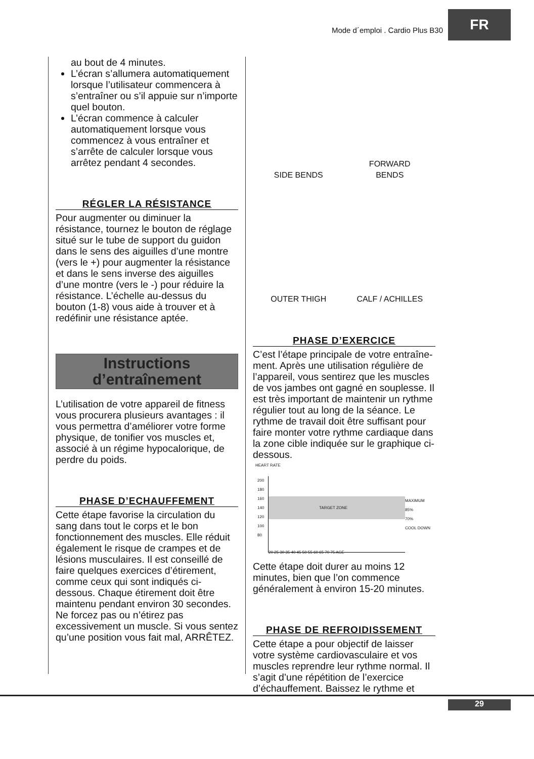Mode d´emploi . Cardio Plus B30
FR
au bout de 4 minutes.
L’écran s’allumera automatiquement lorsque l’utilisateur commencera à s’entraîner ou s’il appuie sur n’importe quel bouton.
L’écran commence à calculer automatiquement lorsque vous commencez à vous entraîner et s’arrête de calculer lorsque vous arrêtez pendant 4 secondes.
RÉGLER LA RÉSISTANCE
Pour augmenter ou diminuer la résistance, tournez le bouton de réglage situé sur le tube de support du guidon dans le sens des aiguilles d’une montre (vers le +) pour augmenter la résistance et dans le sens inverse des aiguilles d’une montre (vers le -) pour réduire la résistance. L’échelle au-dessus du bouton (1-8) vous aide à trouver et à redéfinir une résistance aptée.
Instructions
d’entraînement
L’utilisation de votre appareil de fitness vous procurera plusieurs avantages : il vous permettra d’améliorer votre forme physique, de tonifier vos muscles et, associé à un régime hypocalorique, de perdre du poids.
PHASE D’ECHAUFFEMENT
Cette étape favorise la circulation du sang dans tout le corps et le bon fonctionnement des muscles. Elle réduit également le risque de crampes et de lésions musculaires. Il est conseillé de faire quelques exercices d’étirement, comme ceux qui sont indiqués ci-dessous. Chaque étirement doit être maintenu pendant environ 30 secondes. Ne forcez pas ou n’étirez pas excessivement un muscle. Si vous sentez qu’une position vous fait mal, ARRÊTEZ.
SIDE BENDS
FORWARD
BENDS
OUTER THIGH
CALF / ACHILLES
PHASE D’EXERCICE
C’est l’étape principale de votre entraîne-ment. Après une utilisation régulière de l’appareil, vous sentirez que les muscles de vos jambes ont gagné en souplesse. Il est très important de maintenir un rythme régulier tout au long de la séance. Le rythme de travail doit être suffisant pour faire monter votre rythme cardiaque dans la zone cible indiquée sur le graphique ci-dessous.
HEART RATE
200
180
160
140
120
100
80
TARGET ZONE
MAXIMUM
85%
70%
COOL DOWN
20 25 30 35 40 45 50 55 60 65 70 75 AGE
Cette étape doit durer au moins 12 minutes, bien que l’on commence généralement à environ 15-20 minutes.
PHASE DE REFROIDISSEMENT
Cette étape a pour objectif de laisser votre système cardiovasculaire et vos muscles reprendre leur rythme normal. Il s’agit d’une répétition de l’exercice d’échauffement. Baissez le rythme et
29